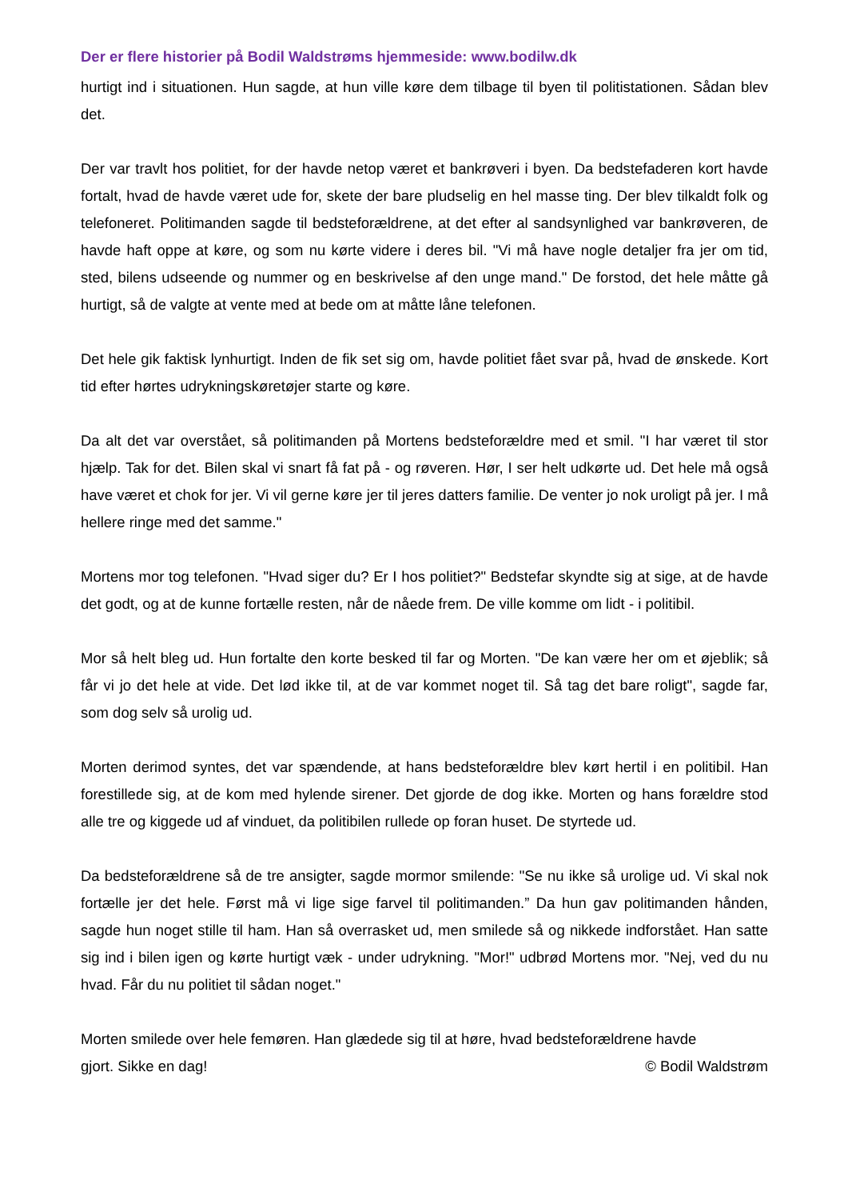Der er flere historier på Bodil Waldstrøms hjemmeside: www.bodilw.dk
hurtigt ind i situationen. Hun sagde, at hun ville køre dem tilbage til byen til politistationen. Sådan blev det.
Der var travlt hos politiet, for der havde netop været et bankrøveri i byen. Da bedstefaderen kort havde fortalt, hvad de havde været ude for, skete der bare pludselig en hel masse ting. Der blev tilkaldt folk og telefoneret. Politimanden sagde til bedsteforældrene, at det efter al sandsynlighed var bankrøveren, de havde haft oppe at køre, og som nu kørte videre i deres bil. "Vi må have nogle detaljer fra jer om tid, sted, bilens udseende og nummer og en beskrivelse af den unge mand." De forstod, det hele måtte gå hurtigt, så de valgte at vente med at bede om at måtte låne telefonen.
Det hele gik faktisk lynhurtigt. Inden de fik set sig om, havde politiet fået svar på, hvad de ønskede. Kort tid efter hørtes udrykningskøretøjer starte og køre.
Da alt det var overstået, så politimanden på Mortens bedsteforældre med et smil. "I har været til stor hjælp. Tak for det. Bilen skal vi snart få fat på - og røveren. Hør, I ser helt udkørte ud. Det hele må også have været et chok for jer. Vi vil gerne køre jer til jeres datters familie. De venter jo nok uroligt på jer. I må hellere ringe med det samme."
Mortens mor tog telefonen. "Hvad siger du? Er I hos politiet?" Bedstefar skyndte sig at sige, at de havde det godt, og at de kunne fortælle resten, når de nåede frem. De ville komme om lidt - i politibil.
Mor så helt bleg ud. Hun fortalte den korte besked til far og Morten. "De kan være her om et øjeblik; så får vi jo det hele at vide. Det lød ikke til, at de var kommet noget til. Så tag det bare roligt", sagde far, som dog selv så urolig ud.
Morten derimod syntes, det var spændende, at hans bedsteforældre blev kørt hertil i en politibil. Han forestillede sig, at de kom med hylende sirener. Det gjorde de dog ikke. Morten og hans forældre stod alle tre og kiggede ud af vinduet, da politibilen rullede op foran huset. De styrtede ud.
Da bedsteforældrene så de tre ansigter, sagde mormor smilende: "Se nu ikke så urolige ud. Vi skal nok fortælle jer det hele. Først må vi lige sige farvel til politimanden.” Da hun gav politimanden hånden, sagde hun noget stille til ham. Han så overrasket ud, men smilede så og nikkede indforstået. Han satte sig ind i bilen igen og kørte hurtigt væk - under udrykning. "Mor!" udbrød Mortens mor. "Nej, ved du nu hvad. Får du nu politiet til sådan noget."
Morten smilede over hele femøren. Han glædede sig til at høre, hvad bedsteforældrene havde
gjort. Sikke en dag! © Bodil Waldstrøm